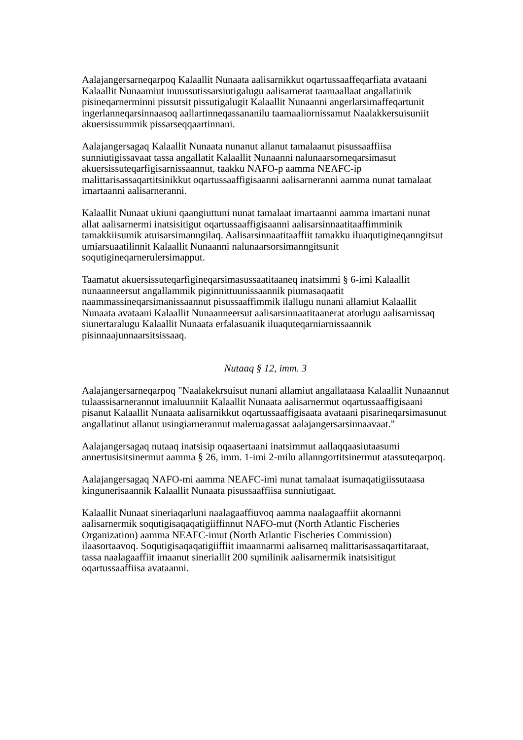Aalajangersarneqarpoq Kalaallit Nunaata aalisarnikkut oqartussaaffeqarfiata avataani Kalaallit Nunaamiut inuussutissarsiutigalugu aalisarnerat taamaallaat angallatinik pisineqarnerminni pissutsit pissutigalugit Kalaallit Nunaanni angerlarsimaffeqartunit ingerlanneqarsinnaasoq aallartinneqassananilu taamaaliornissamut Naalakkersuisuniit akuersissummik pissarseqqaartinnani.
Aalajangersagaq Kalaallit Nunaata nunanut allanut tamalaanut pisussaaffiisa sunniutigissavaat tassa angallatit Kalaallit Nunaanni nalunaarsorneqarsimasut akuersissuteqarfigisarnissaannut, taakku NAFO-p aamma NEAFC-ip malittarisassaqartitsinikkut oqartussaaffigisaanni aalisarneranni aamma nunat tamalaat imartaanni aalisarneranni.
Kalaallit Nunaat ukiuni qaangiuttuni nunat tamalaat imartaanni aamma imartani nunat allat aalisarnermi inatsisitigut oqartussaaffigisaanni aalisarsinnaatitaaffimminik tamakkiisumik atuisarsimanngilaq. Aalisarsinnaatitaaffiit tamakku iluaqutigineqanngitsut umiarsuaatilinnit Kalaallit Nunaanni nalunaarsorsimanngitsunit soqutigineqarnerulersimapput.
Taamatut akuersissuteqarfigineqarsimasussaatitaaneq inatsimmi § 6-imi Kalaallit nunaanneersut angallammik piginnittuunissaannik piumasaqaatit naammassineqarsimanissaannut pisussaaffimmik ilallugu nunani allamiut Kalaallit Nunaata avataani Kalaallit Nunaanneersut aalisarsinnaatitaanerat atorlugu aalisarnissaq siunertaralugu Kalaallit Nunaata erfalasuanik iluaquteqarniarnissaannik pisinnaajunnaarsitsissaaq.
Nutaaq § 12, imm. 3
Aalajangersarneqarpoq "Naalakekrsuisut nunani allamiut angallataasa Kalaallit Nunaannut tulaassisarnerannut imaluunniit Kalaallit Nunaata aalisarnermut oqartussaaffigisaani pisanut Kalaallit Nunaata aalisarnikkut oqartussaaffigisaata avataani pisarineqarsimasunut angallatinut allanut usingiarnerannut maleruagassat aalajangersarsinnaavaat."
Aalajangersagaq nutaaq inatsisip oqaasertaani inatsimmut aallaqqaasiutaasumi annertusisitsinermut aamma § 26, imm. 1-imi 2-milu allanngortitsinermut atassuteqarpoq.
Aalajangersagaq NAFO-mi aamma NEAFC-imi nunat tamalaat isumaqatigiissutaasa kingunerisaannik Kalaallit Nunaata pisussaaffiisa sunniutigaat.
Kalaallit Nunaat sineriaqarluni naalagaaffiuvoq aamma naalagaaffiit akornanni aalisarnermik soqutigisaqaqatigiiffinnut NAFO-mut (North Atlantic Fischeries Organization) aamma NEAFC-imut (North Atlantic Fischeries Commission) ilaasortaavoq. Soqutigisaqaqatigiiffiit imaannarmi aalisarneq malittarisassaqartitaraat, tassa naalagaaffiit imaanut sineriallit 200 sųmilinik aalisarnermik inatsisitigut oqartussaaffiisa avataanni.